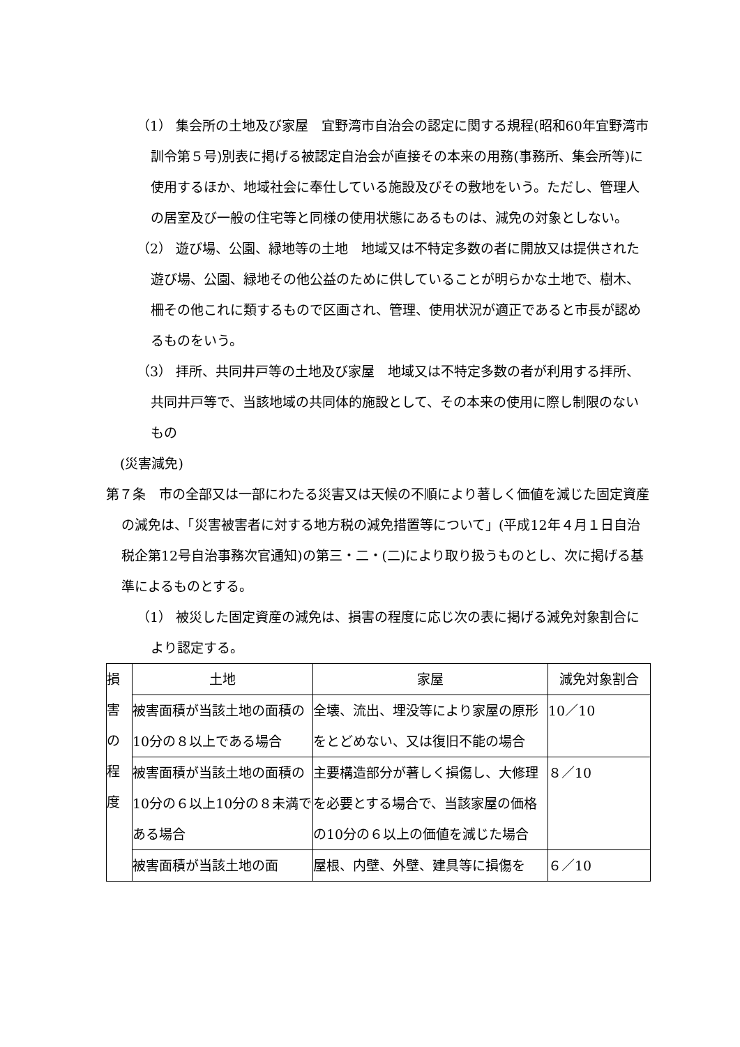（1） 集会所の土地及び家屋　宜野湾市自治会の認定に関する規程(昭和60年宜野湾市訓令第５号)別表に掲げる被認定自治会が直接その本来の用務(事務所、集会所等)に使用するほか、地域社会に奉仕している施設及びその敷地をいう。ただし、管理人の居室及び一般の住宅等と同様の使用状態にあるものは、減免の対象としない。
（2） 遊び場、公園、緑地等の土地　地域又は不特定多数の者に開放又は提供された遊び場、公園、緑地その他公益のために供していることが明らかな土地で、樹木、柵その他これに類するもので区画され、管理、使用状況が適正であると市長が認めるものをいう。
（3） 拝所、共同井戸等の土地及び家屋　地域又は不特定多数の者が利用する拝所、共同井戸等で、当該地域の共同体的施設として、その本来の使用に際し制限のないもの
(災害減免)
第７条　市の全部又は一部にわたる災害又は天候の不順により著しく価値を減じた固定資産の減免は、「災害被害者に対する地方税の減免措置等について」(平成12年４月１日自治税企第12号自治事務次官通知)の第三・二・(二)により取り扱うものとし、次に掲げる基準によるものとする。
（1） 被災した固定資産の減免は、損害の程度に応じ次の表に掲げる減免対象割合により認定する。
| 損 害 の 程 度 | 土地 | 家屋 | 減免対象割合 |
| | 被害面積が当該土地の面積の10分の８以上である場合 | 全壊、流出、埋没等により家屋の原形をとどめない、又は復旧不能の場合 | 10／10 |
| | 被害面積が当該土地の面積の10分の６以上10分の８未満である場合 | 主要構造部分が著しく損傷し、大修理を必要とする場合で、当該家屋の価格の10分の６以上の価値を減じた場合 | ８／10 |
| | 被害面積が当該土地の面 | 屋根、内壁、外壁、建具等に損傷を | ６／10 |